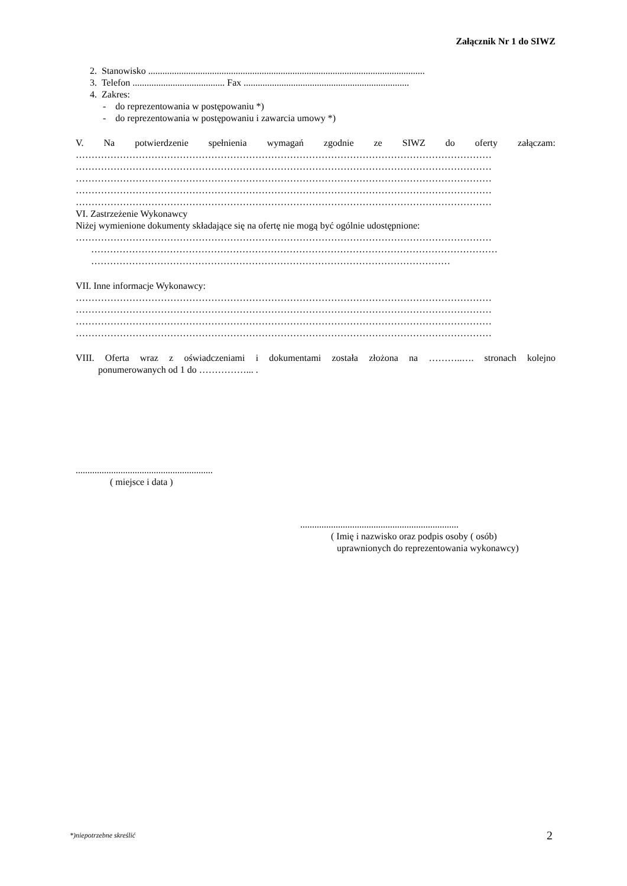Załącznik Nr 1 do SIWZ
2. Stanowisko .....................................................................................................................
3. Telefon ....................................... Fax ......................................................................
4. Zakres:
- do reprezentowania w postępowaniu *)
- do reprezentowania w postępowaniu i zawarcia umowy *)
V. Na potwierdzenie spełnienia wymagań zgodnie ze SIWZ do oferty załączam:
……………………………………………………………………………………………………………………
……………………………………………………………………………………………………………………
……………………………………………………………………………………………………………………
……………………………………………………………………………………………………………………
……………………………………………………………………………………………………………………
VI. Zastrzeżenie Wykonawcy
Niżej wymienione dokumenty składające się na ofertę nie mogą być ogólnie udostępnione:
……………………………………………………………………………………………………………………
…………………………………………………………………………………………………………………
……………………………………………………………………………………………………
VII. Inne informacje Wykonawcy:
……………………………………………………………………………………………………………………
……………………………………………………………………………………………………………………
……………………………………………………………………………………………………………………
……………………………………………………………………………………………………………………
VIII. Oferta wraz z oświadczeniami i dokumentami została złożona na ………..…. stronach kolejno
ponumerowanych od 1 do ……………... .
..........................................................
( miejsce i data )
...................................................................
( Imię i nazwisko oraz podpis osoby ( osób)
uprawnionych do reprezentowania wykonawcy)
*)niepotrzebne skreślić 2